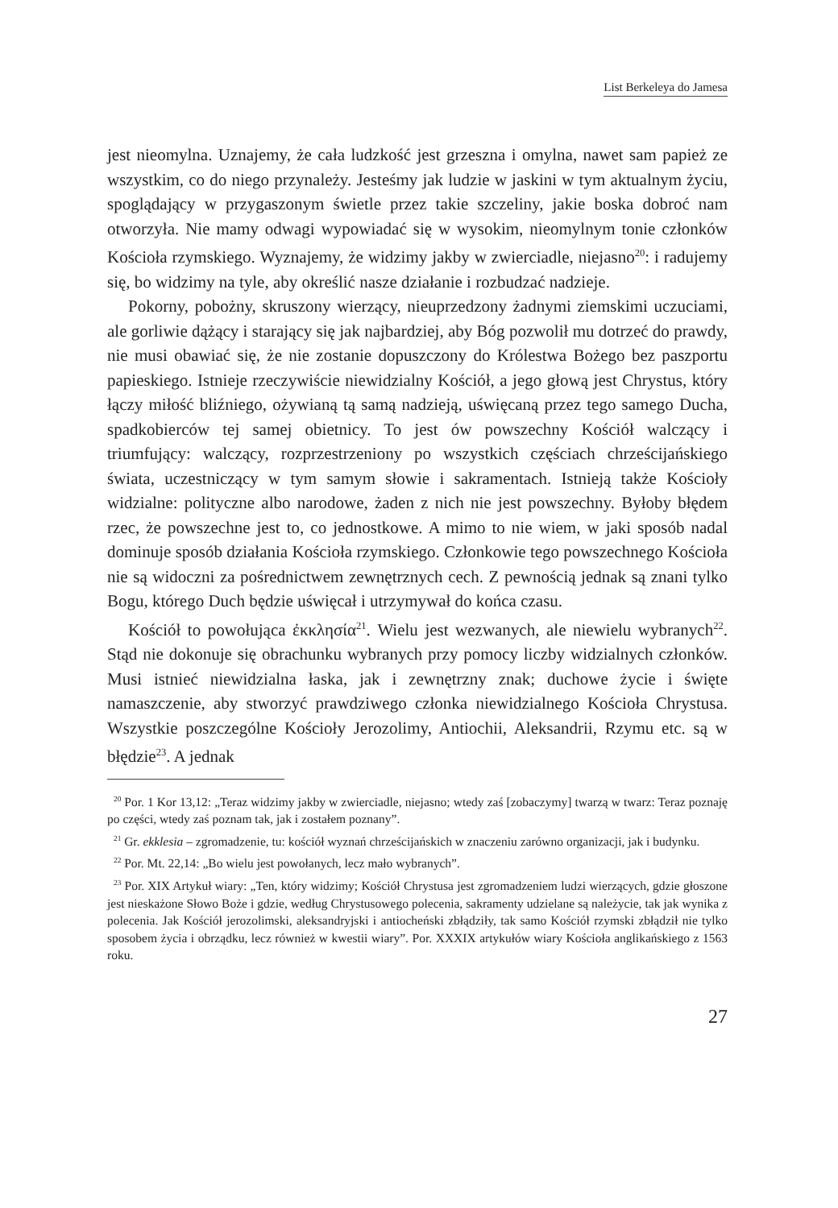List Berkeleya do Jamesa
jest nieomylna. Uznajemy, że cała ludzkość jest grzeszna i omylna, nawet sam papież ze wszystkim, co do niego przynależy. Jesteśmy jak ludzie w jaskini w tym aktualnym życiu, spoglądający w przygaszonym świetle przez takie szczeliny, jakie boska dobroć nam otworzyła. Nie mamy odwagi wypowiadać się w wysokim, nieomylnym tonie członków Kościoła rzymskiego. Wyznajemy, że widzimy jakby w zwierciadle, niejasno<sup>20</sup>: i radujemy się, bo widzimy na tyle, aby określić nasze działanie i rozbudzać nadzieje.
Pokorny, pobożny, skruszony wierzący, nieuprzedzony żadnymi ziemskimi uczuciami, ale gorliwie dążący i starający się jak najbardziej, aby Bóg pozwolił mu dotrzeć do prawdy, nie musi obawiać się, że nie zostanie dopuszczony do Królestwa Bożego bez paszportu papieskiego. Istnieje rzeczywiście niewidzialny Kościół, a jego głową jest Chrystus, który łączy miłość bliźniego, ożywianą tą samą nadzieją, uświęcaną przez tego samego Ducha, spadkobierców tej samej obietnicy. To jest ów powszechny Kościół walczący i triumfujący: walczący, rozprzestrzeniony po wszystkich częściach chrześcijańskiego świata, uczestniczący w tym samym słowie i sakramentach. Istnieją także Kościoły widzialne: polityczne albo narodowe, żaden z nich nie jest powszechny. Byłoby błędem rzec, że powszechne jest to, co jednostkowe. A mimo to nie wiem, w jaki sposób nadal dominuje sposób działania Kościoła rzymskiego. Członkowie tego powszechnego Kościoła nie są widoczni za pośrednictwem zewnętrznych cech. Z pewnością jednak są znani tylko Bogu, którego Duch będzie uświęcał i utrzymywał do końca czasu.
Kościół to powołująca ἐκκλησία<sup>21</sup>. Wielu jest wezwanych, ale niewielu wybranych<sup>22</sup>. Stąd nie dokonuje się obrachunku wybranych przy pomocy liczby widzialnych członków. Musi istnieć niewidzialna łaska, jak i zewnętrzny znak; duchowe życie i święte namaszczenie, aby stworzyć prawdziwego członka niewidzialnego Kościoła Chrystusa. Wszystkie poszczególne Kościoły Jerozolimy, Antiochii, Aleksandrii, Rzymu etc. są w błędzie<sup>23</sup>. A jednak
<sup>20</sup> Por. 1 Kor 13,12: „Teraz widzimy jakby w zwierciadle, niejasno; wtedy zaś [zobaczymy] twarzą w twarz: Teraz poznaję po części, wtedy zaś poznam tak, jak i zostałem poznany”.
<sup>21</sup> Gr. ekklesia – zgromadzenie, tu: kościół wyznań chrześcijańskich w znaczeniu zarówno organizacji, jak i budynku.
<sup>22</sup> Por. Mt. 22,14: „Bo wielu jest powołanych, lecz mało wybranych”.
<sup>23</sup> Por. XIX Artykuł wiary: „Ten, który widzimy; Kościół Chrystusa jest zgromadzeniem ludzi wierzących, gdzie głoszone jest nieskażone Słowo Boże i gdzie, według Chrystusowego polecenia, sakramenty udzielane są należycie, tak jak wynika z polecenia. Jak Kościół jerozolimski, aleksandryjski i antiocheński zbłądziły, tak samo Kościół rzymski zbłądził nie tylko sposobem życia i obrządku, lecz również w kwestii wiary”. Por. XXXIX artykułów wiary Kościoła anglikańskiego z 1563 roku.
27